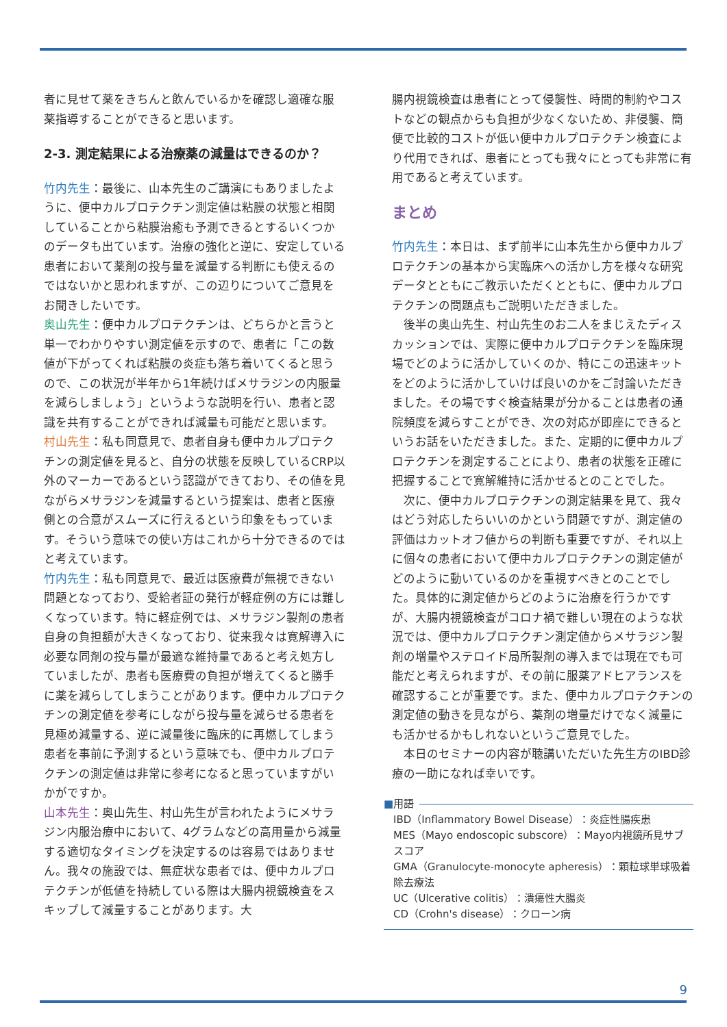者に見せて薬をきちんと飲んでいるかを確認し適確な服薬指導することができると思います。
2-3. 測定結果による治療薬の減量はできるのか？
竹内先生：最後に、山本先生のご講演にもありましたように、便中カルプロテクチン測定値は粘膜の状態と相関していることから粘膜治癒も予測できるとするいくつかのデータも出ています。治療の強化と逆に、安定している患者において薬剤の投与量を減量する判断にも使えるのではないかと思われますが、この辺りについてご意見をお聞きしたいです。
奥山先生：便中カルプロテクチンは、どちらかと言うと単一でわかりやすい測定値を示すので、患者に「この数値が下がってくれば粘膜の炎症も落ち着いてくると思うので、この状況が半年から1年続けばメサラジンの内服量を減らしましょう」というような説明を行い、患者と認識を共有することができれば減量も可能だと思います。
村山先生：私も同意見で、患者自身も便中カルプロテクチンの測定値を見ると、自分の状態を反映しているCRP以外のマーカーであるという認識ができており、その値を見ながらメサラジンを減量するという提案は、患者と医療側との合意がスムーズに行えるという印象をもっています。そういう意味での使い方はこれから十分できるのではと考えています。
竹内先生：私も同意見で、最近は医療費が無視できない問題となっており、受給者証の発行が軽症例の方には難しくなっています。特に軽症例では、メサラジン製剤の患者自身の負担額が大きくなっており、従来我々は寛解導入に必要な同剤の投与量が最適な維持量であると考え処方していましたが、患者も医療費の負担が増えてくると勝手に薬を減らしてしまうことがあります。便中カルプロテクチンの測定値を参考にしながら投与量を減らせる患者を見極め減量する、逆に減量後に臨床的に再燃してしまう患者を事前に予測するという意味でも、便中カルプロテクチンの測定値は非常に参考になると思っていますがいかがですか。
山本先生：奥山先生、村山先生が言われたようにメサラジン内服治療中において、4グラムなどの高用量から減量する適切なタイミングを決定するのは容易ではありません。我々の施設では、無症状な患者では、便中カルプロテクチンが低値を持続している際は大腸内視鏡検査をスキップして減量することがあります。大
腸内視鏡検査は患者にとって侵襲性、時間的制約やコストなどの観点からも負担が少なくないため、非侵襲、簡便で比較的コストが低い便中カルプロテクチン検査により代用できれば、患者にとっても我々にとっても非常に有用であると考えています。
まとめ
竹内先生：本日は、まず前半に山本先生から便中カルプロテクチンの基本から実臨床への活かし方を様々な研究データとともにご教示いただくとともに、便中カルプロテクチンの問題点もご説明いただきました。
後半の奥山先生、村山先生のお二人をまじえたディスカッションでは、実際に便中カルプロテクチンを臨床現場でどのように活かしていくのか、特にこの迅速キットをどのように活かしていけば良いのかをご討論いただきました。その場ですぐ検査結果が分かることは患者の通院頻度を減らすことができ、次の対応が即座にできるというお話をいただきました。また、定期的に便中カルプロテクチンを測定することにより、患者の状態を正確に把握することで寛解維持に活かせるとのことでした。
次に、便中カルプロテクチンの測定結果を見て、我々はどう対応したらいいのかという問題ですが、測定値の評価はカットオフ値からの判断も重要ですが、それ以上に個々の患者において便中カルプロテクチンの測定値がどのように動いているのかを重視すべきとのことでした。具体的に測定値からどのように治療を行うかですが、大腸内視鏡検査がコロナ禍で難しい現在のような状況では、便中カルプロテクチン測定値からメサラジン製剤の増量やステロイド局所製剤の導入までは現在でも可能だと考えられますが、その前に服薬アドヒアランスを確認することが重要です。また、便中カルプロテクチンの測定値の動きを見ながら、薬剤の増量だけでなく減量にも活かせるかもしれないというご意見でした。
本日のセミナーの内容が聴講いただいた先生方のIBD診療の一助になれば幸いです。
■ 用語
IBD（Inflammatory Bowel Disease）：炎症性腸疾患
MES（Mayo endoscopic subscore）：Mayo内視鏡所見サブスコア
GMA（Granulocyte-monocyte apheresis）：顆粒球単球吸着除去療法
UC（Ulcerative colitis）：潰瘍性大腸炎
CD（Crohn's disease）：クローン病
9